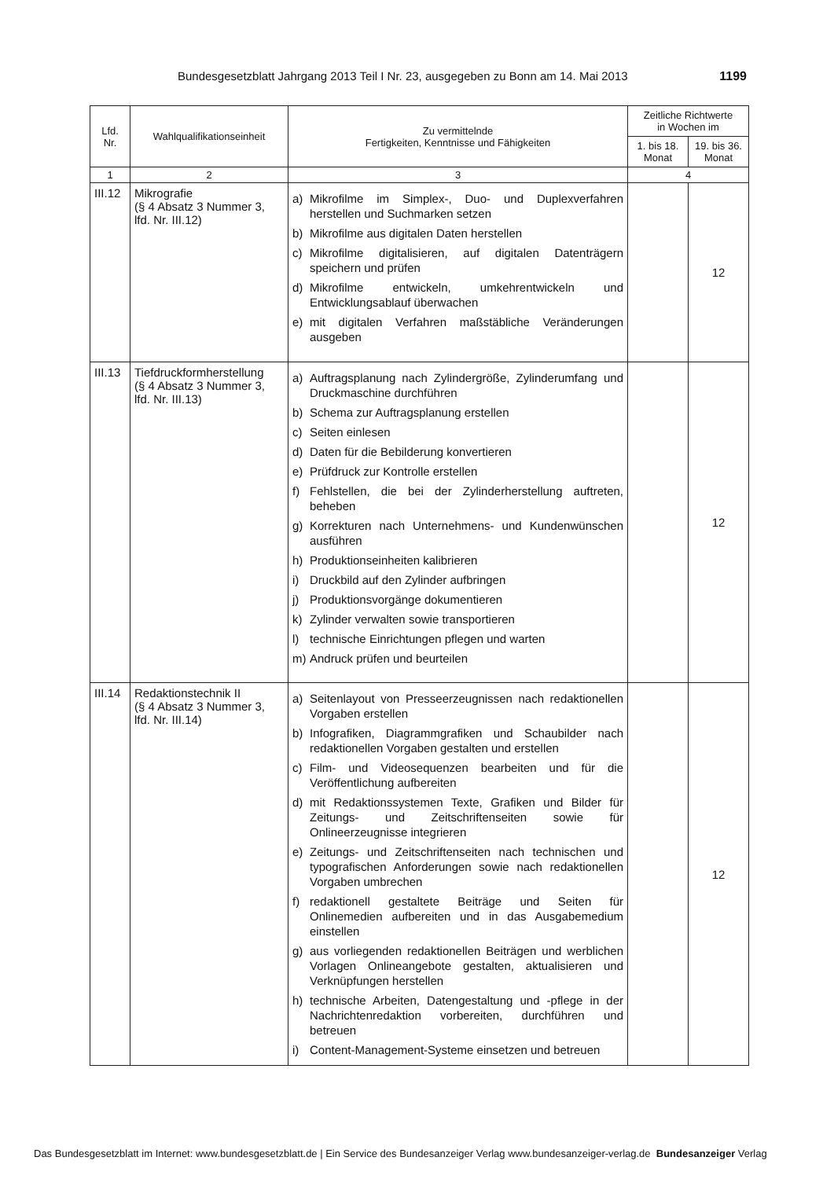Bundesgesetzblatt Jahrgang 2013 Teil I Nr. 23, ausgegeben zu Bonn am 14. Mai 2013 1199
| Lfd. Nr. | Wahlqualifikationseinheit | Zu vermittelnde Fertigkeiten, Kenntnisse und Fähigkeiten | Zeitliche Richtwerte in Wochen im | |
| --- | --- | --- | --- | --- |
| | | | 1. bis 18. Monat | 19. bis 36. Monat |
| 1 | 2 | 3 | 4 | |
| III.12 | Mikrografie (§ 4 Absatz 3 Nummer 3, lfd. Nr. III.12) | a) Mikrofilme im Simplex-, Duo- und Duplexverfahren herstellen und Suchmarken setzen b) Mikrofilme aus digitalen Daten herstellen c) Mikrofilme digitalisieren, auf digitalen Datenträgern speichern und prüfen d) Mikrofilme entwickeln, umkehrentwickeln und Entwicklungsablauf überwachen e) mit digitalen Verfahren maßstäbliche Veränderungen ausgeben | | 12 |
| III.13 | Tiefdruckformherstellung (§ 4 Absatz 3 Nummer 3, lfd. Nr. III.13) | a) Auftragsplanung nach Zylindergröße, Zylinderumfang und Druckmaschine durchführen b) Schema zur Auftragsplanung erstellen c) Seiten einlesen d) Daten für die Bebilderung konvertieren e) Prüfdruck zur Kontrolle erstellen f) Fehlstellen, die bei der Zylinderherstellung auftreten, beheben g) Korrekturen nach Unternehmens- und Kundenwünschen ausführen h) Produktionseinheiten kalibrieren i) Druckbild auf den Zylinder aufbringen j) Produktionsvorgänge dokumentieren k) Zylinder verwalten sowie transportieren l) technische Einrichtungen pflegen und warten m) Andruck prüfen und beurteilen | | 12 |
| III.14 | Redaktionstechnik II (§ 4 Absatz 3 Nummer 3, lfd. Nr. III.14) | a) Seitenlayout von Presseerzeugnissen nach redaktionellen Vorgaben erstellen b) Infografiken, Diagrammgrafiken und Schaubilder nach redaktionellen Vorgaben gestalten und erstellen c) Film- und Videosequenzen bearbeiten und für die Veröffentlichung aufbereiten d) mit Redaktionssystemen Texte, Grafiken und Bilder für Zeitungs- und Zeitschriftenseiten sowie für Onlineerzeugnisse integrieren e) Zeitungs- und Zeitschriftenseiten nach technischen und typografischen Anforderungen sowie nach redaktionellen Vorgaben umbrechen f) redaktionell gestaltete Beiträge und Seiten für Onlinemedien aufbereiten und in das Ausgabemedium einstellen g) aus vorliegenden redaktionellen Beiträgen und werblichen Vorlagen Onlineangebote gestalten, aktualisieren und Verknüpfungen herstellen h) technische Arbeiten, Datengestaltung und -pflege in der Nachrichtenredaktion vorbereiten, durchführen und betreuen i) Content-Management-Systeme einsetzen und betreuen | | 12 |
Das Bundesgesetzblatt im Internet: www.bundesgesetzblatt.de | Ein Service des Bundesanzeiger Verlag www.bundesanzeiger-verlag.de Bundesanzeiger Verlag